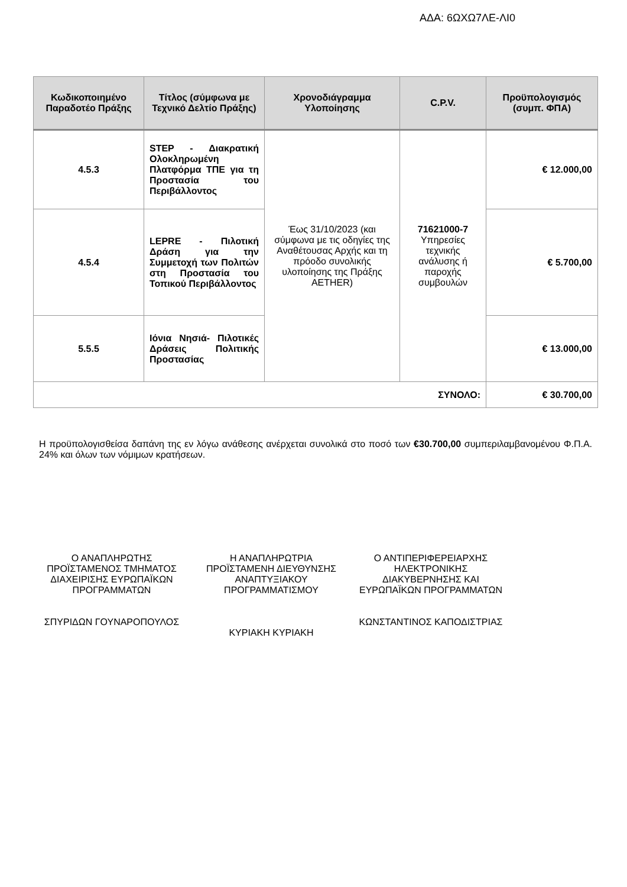ΑΔΑ: 6ΩΧΩ7ΛΕ-ΛΙ0
| Κωδικοποιημένο Παραδοτέο Πράξης | Τίτλος (σύμφωνα με Τεχνικό Δελτίο Πράξης) | Χρονοδιάγραμμα Υλοποίησης | C.P.V. | Προϋπολογισμός (συμπ. ΦΠΑ) |
| --- | --- | --- | --- | --- |
| 4.5.3 | STEP - Διακρατική Ολοκληρωμένη Πλατφόρμα ΤΠΕ για τη Προστασία του Περιβάλλοντος | Έως 31/10/2023 (και σύμφωνα με τις οδηγίες της Αναθέτουσας Αρχής και τη πρόοδο συνολικής υλοποίησης της Πράξης AETHER) | 71621000-7 Υπηρεσίες τεχνικής ανάλυσης ή παροχής συμβουλών | € 12.000,00 |
| 4.5.4 | LEPRE - Πιλοτική Δράση για την Συμμετοχή των Πολιτών στη Προστασία του Τοπικού Περιβάλλοντος | | | € 5.700,00 |
| 5.5.5 | Ιόνια Νησιά- Πιλοτικές Δράσεις Πολιτικής Προστασίας | | | € 13.000,00 |
| ΣΥΝΟΛΟ: | | | | € 30.700,00 |
Η προϋπολογισθείσα δαπάνη της εν λόγω ανάθεσης ανέρχεται συνολικά στο ποσό των €30.700,00 συμπεριλαμβανομένου Φ.Π.Α. 24% και όλων των νόμιμων κρατήσεων.
Ο ΑΝΑΠΛΗΡΩΤΗΣ ΠΡΟΪΣΤΑΜΕΝΟΣ ΤΜΗΜΑΤΟΣ ΔΙΑΧΕΙΡΙΣΗΣ ΕΥΡΩΠΑΪΚΩΝ ΠΡΟΓΡΑΜΜΑΤΩΝ
ΣΠΥΡΙΔΩΝ ΓΟΥΝΑΡΟΠΟΥΛΟΣ
Η ΑΝΑΠΛΗΡΩΤΡΙΑ ΠΡΟΪΣΤΑΜΕΝΗ ΔΙΕΥΘΥΝΣΗΣ ΑΝΑΠΤΥΞΙΑΚΟΥ ΠΡΟΓΡΑΜΜΑΤΙΣΜΟΥ
ΚΥΡΙΑΚΗ ΚΥΡΙΑΚΗ
Ο ΑΝΤΙΠΕΡΙΦΕΡΕΙΑΡΧΗΣ ΗΛΕΚΤΡΟΝΙΚΗΣ ΔΙΑΚΥΒΕΡΝΗΣΗΣ ΚΑΙ ΕΥΡΩΠΑΪΚΩΝ ΠΡΟΓΡΑΜΜΑΤΩΝ
ΚΩΝΣΤΑΝΤΙΝΟΣ ΚΑΠΟΔΙΣΤΡΙΑΣ